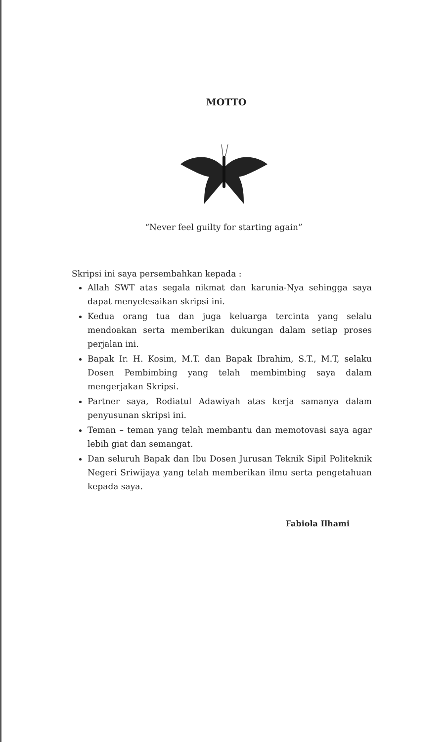MOTTO
“Never feel guilty for starting again”
Skripsi ini saya persembahkan kepada :
Allah SWT atas segala nikmat dan karunia-Nya sehingga saya dapat menyelesaikan skripsi ini.
Kedua orang tua dan juga keluarga tercinta yang selalu mendoakan serta memberikan dukungan dalam setiap proses perjalan ini.
Bapak Ir. H. Kosim, M.T. dan Bapak Ibrahim, S.T., M.T, selaku Dosen Pembimbing yang telah membimbing saya dalam mengerjakan Skripsi.
Partner saya, Rodiatul Adawiyah atas kerja samanya dalam penyusunan skripsi ini.
Teman – teman yang telah membantu dan memotovasi saya agar lebih giat dan semangat.
Dan seluruh Bapak dan Ibu Dosen Jurusan Teknik Sipil Politeknik Negeri Sriwijaya yang telah memberikan ilmu serta pengetahuan kepada saya.
Fabiola Ilhami